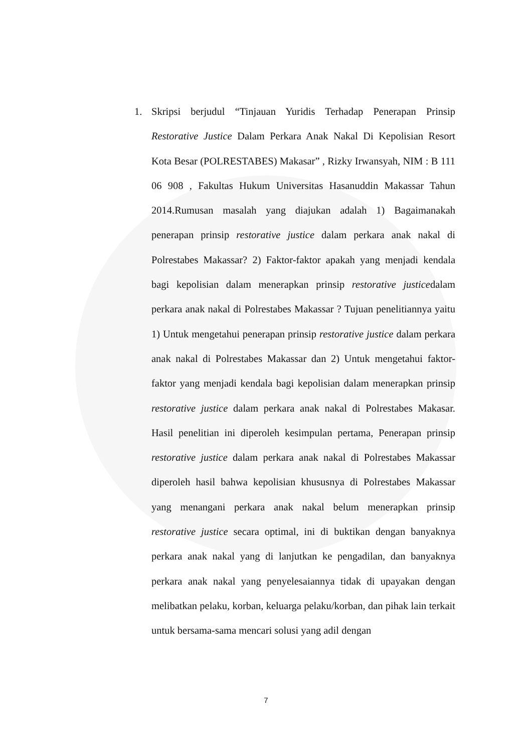1. Skripsi berjudul “Tinjauan Yuridis Terhadap Penerapan Prinsip Restorative Justice Dalam Perkara Anak Nakal Di Kepolisian Resort Kota Besar (POLRESTABES) Makasar” , Rizky Irwansyah, NIM : B 111 06 908 , Fakultas Hukum Universitas Hasanuddin Makassar Tahun 2014.Rumusan masalah yang diajukan adalah 1) Bagaimanakah penerapan prinsip restorative justice dalam perkara anak nakal di Polrestabes Makassar? 2) Faktor-faktor apakah yang menjadi kendala bagi kepolisian dalam menerapkan prinsip restorative justicedalam perkara anak nakal di Polrestabes Makassar ? Tujuan penelitiannya yaitu 1) Untuk mengetahui penerapan prinsip restorative justice dalam perkara anak nakal di Polrestabes Makassar dan 2) Untuk mengetahui faktor-faktor yang menjadi kendala bagi kepolisian dalam menerapkan prinsip restorative justice dalam perkara anak nakal di Polrestabes Makasar. Hasil penelitian ini diperoleh kesimpulan pertama, Penerapan prinsip restorative justice dalam perkara anak nakal di Polrestabes Makassar diperoleh hasil bahwa kepolisian khususnya di Polrestabes Makassar yang menangani perkara anak nakal belum menerapkan prinsip restorative justice secara optimal, ini di buktikan dengan banyaknya perkara anak nakal yang di lanjutkan ke pengadilan, dan banyaknya perkara anak nakal yang penyelesaiannya tidak di upayakan dengan melibatkan pelaku, korban, keluarga pelaku/korban, dan pihak lain terkait untuk bersama-sama mencari solusi yang adil dengan
7